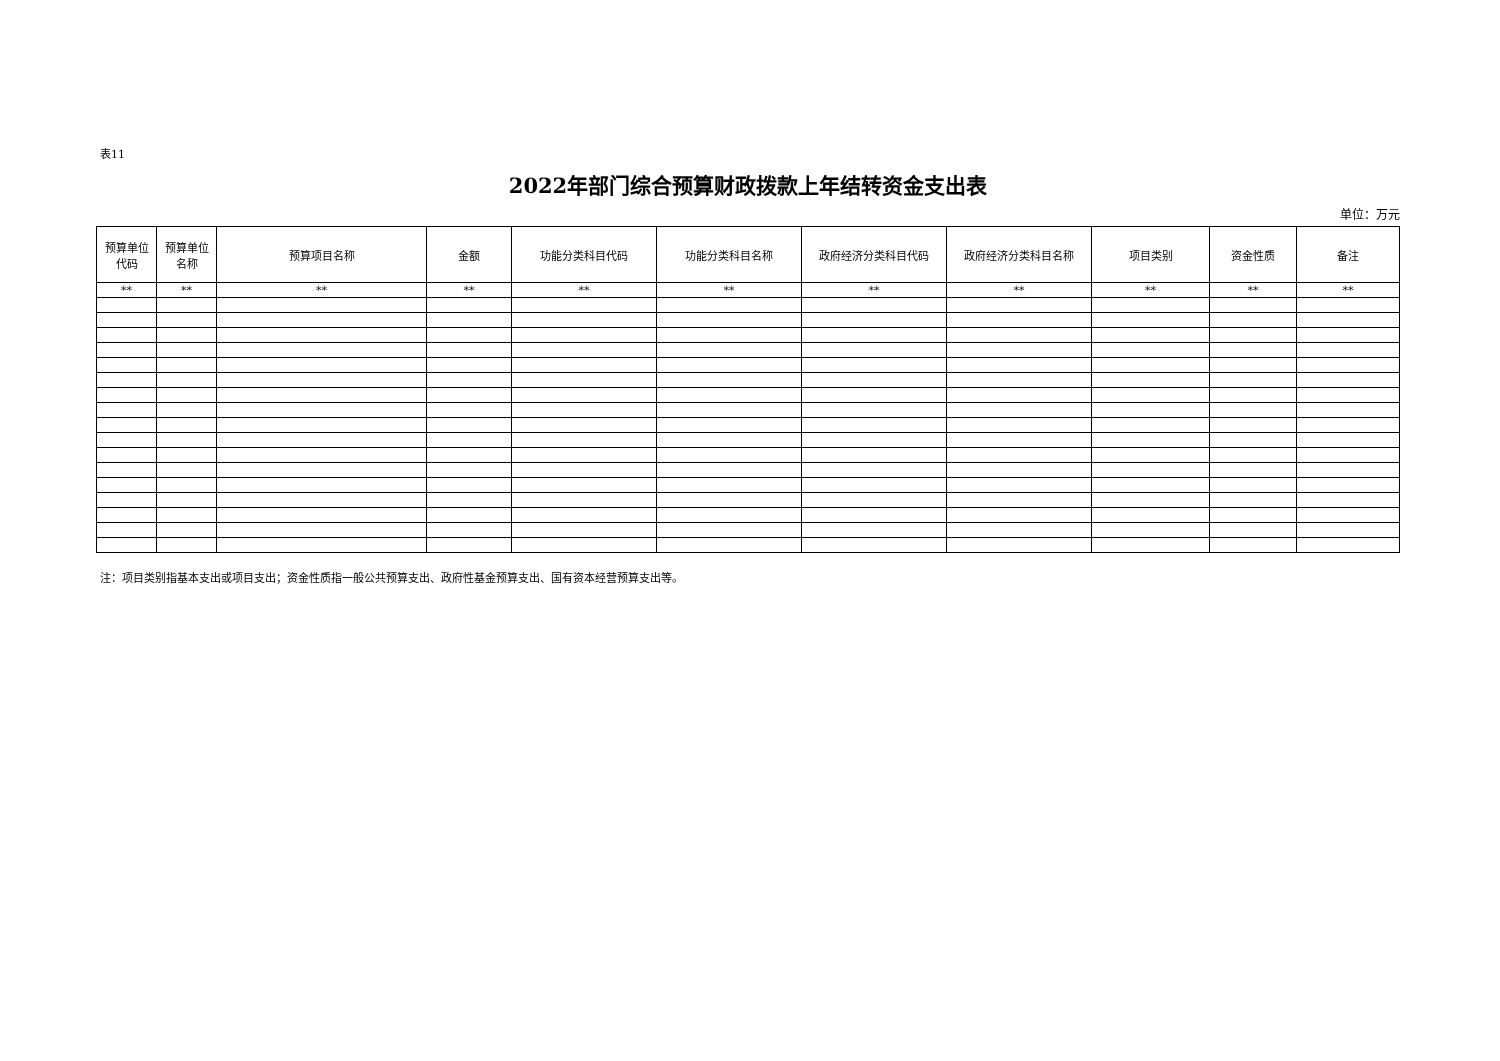表11
2022年部门综合预算财政拨款上年结转资金支出表
单位：万元
| 预算单位 代码 | 预算单位 名称 | 预算项目名称 | 金额 | 功能分类科目代码 | 功能分类科目名称 | 政府经济分类科目代码 | 政府经济分类科目名称 | 项目类别 | 资金性质 | 备注 |
| --- | --- | --- | --- | --- | --- | --- | --- | --- | --- | --- |
| ** | ** | ** | ** | ** | ** | ** | ** | ** | ** | ** |
注：项目类别指基本支出或项目支出；资金性质指一般公共预算支出、政府性基金预算支出、国有资本经营预算支出等。